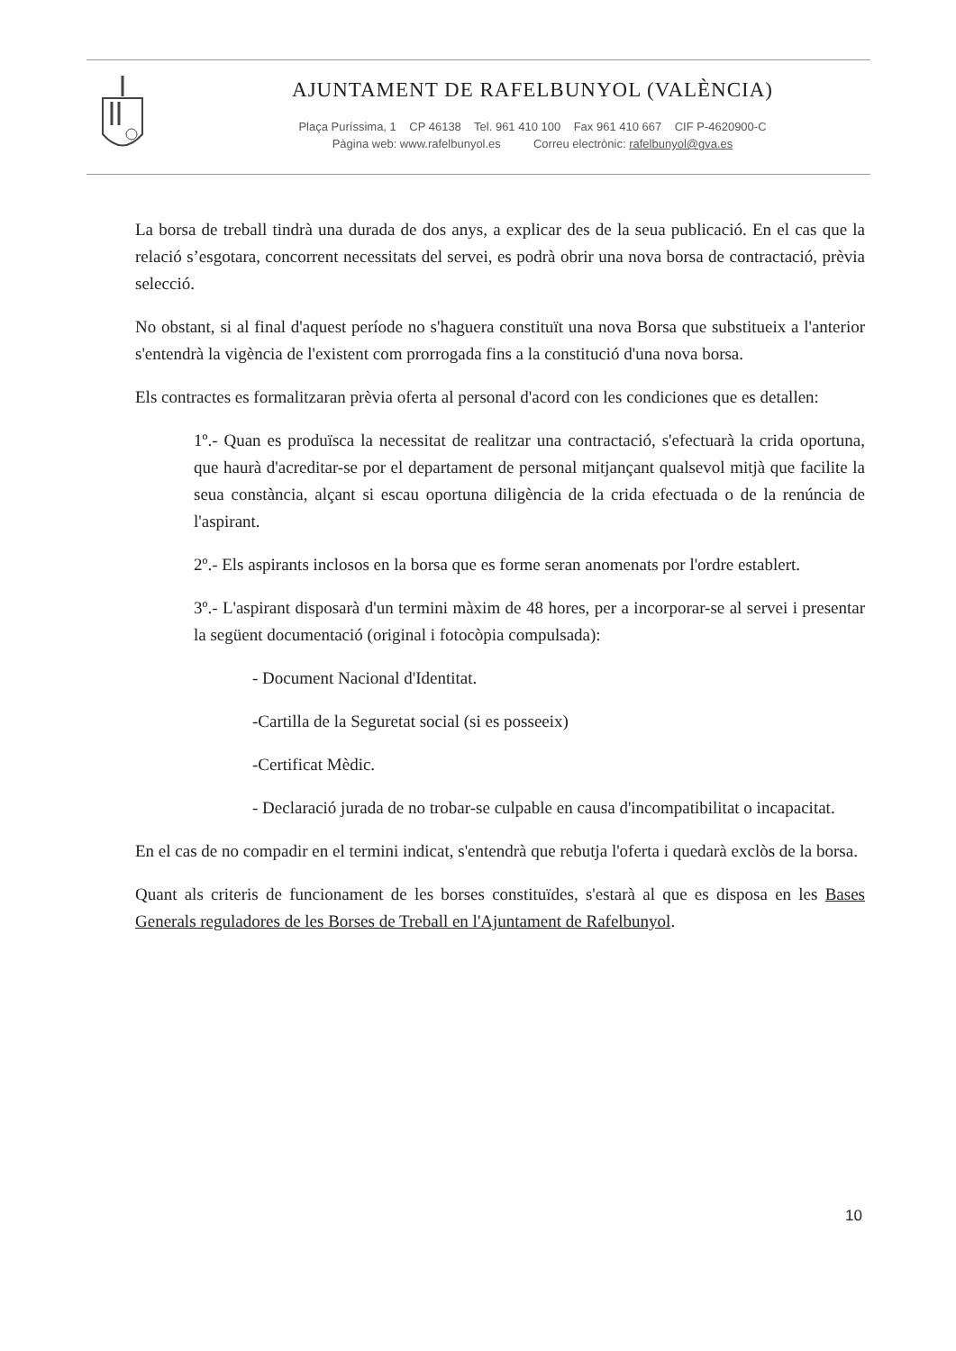AJUNTAMENT DE RAFELBUNYOL (VALÈNCIA)
Plaça Puríssima, 1 CP 46138 Tel. 961 410 100 Fax 961 410 667 CIF P-4620900-C
Pàgina web: www.rafelbunyol.es Correu electrònic: rafelbunyol@gva.es
La borsa de treball tindrà una durada de dos anys, a explicar des de la seua publicació. En el cas que la relació s’esgotara, concorrent necessitats del servei, es podrà obrir una nova borsa de contractació, prèvia selecció.
No obstant, si al final d'aquest període no s'haguera constituït una nova Borsa que substitueix a l'anterior s'entendrà la vigència de l'existent com prorrogada fins a la constitució d'una nova borsa.
Els contractes es formalitzaran prèvia oferta al personal d'acord con les condiciones que es detallen:
1º.- Quan es produïsca la necessitat de realitzar una contractació, s'efectuarà la crida oportuna, que haurà d'acreditar-se por el departament de personal mitjançant qualsevol mitjà que facilite la seua constància, alçant si escau oportuna diligència de la crida efectuada o de la renúncia de l'aspirant.
2º.- Els aspirants inclosos en la borsa que es forme seran anomenats por l'ordre establert.
3º.- L'aspirant disposarà d'un termini màxim de 48 hores, per a incorporar-se al servei i presentar la següent documentació (original i fotocòpia compulsada):
- Document Nacional d'Identitat.
-Cartilla de la Seguretat social (si es posseeix)
-Certificat Mèdic.
- Declaració jurada de no trobar-se culpable en causa d'incompatibilitat o incapacitat.
En el cas de no compadir en el termini indicat, s'entendrà que rebutja l'oferta i quedarà exclòs de la borsa.
Quant als criteris de funcionament de les borses constituïdes, s'estarà al que es disposa en les Bases Generals reguladores de les Borses de Treball en l'Ajuntament de Rafelbunyol.
10